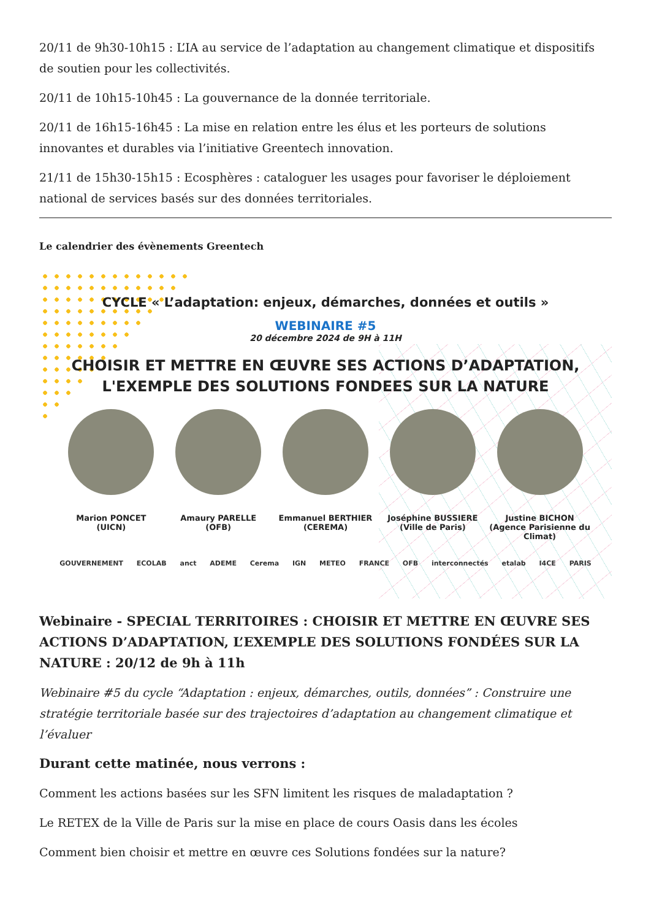20/11 de 9h30-10h15 : L’IA au service de l’adaptation au changement climatique et dispositifs de soutien pour les collectivités.
20/11 de 10h15-10h45 : La gouvernance de la donnée territoriale.
20/11 de 16h15-16h45 : La mise en relation entre les élus et les porteurs de solutions innovantes et durables via l’initiative Greentech innovation.
21/11 de 15h30-15h15 : Ecosphères : cataloguer les usages pour favoriser le déploiement national de services basés sur des données territoriales.
Le calendrier des évènements Greentech
CYCLE « L’adaptation: enjeux, démarches, données et outils »
WEBINAIRE #5
20 décembre 2024 de 9H à 11H
CHOISIR ET METTRE EN ŒUVRE SES ACTIONS D’ADAPTATION,
L'EXEMPLE DES SOLUTIONS FONDEES SUR LA NATURE
Marion PONCET
(UICN)
Amaury PARELLE
(OFB)
Emmanuel BERTHIER
(CEREMA)
Joséphine BUSSIERE
(Ville de Paris)
Justine BICHON
(Agence Parisienne du Climat)
GOUVERNEMENT ECOLAB anct ADEME Cerema IGN METEO FRANCE OFB interconnectés etalab I4CE PARIS
Webinaire - SPECIAL TERRITOIRES : CHOISIR ET METTRE EN ŒUVRE SES ACTIONS D’ADAPTATION, L’EXEMPLE DES SOLUTIONS FONDÉES SUR LA NATURE : 20/12 de 9h à 11h
Webinaire #5 du cycle “Adaptation : enjeux, démarches, outils, données” : Construire une stratégie territoriale basée sur des trajectoires d’adaptation au changement climatique et l’évaluer
Durant cette matinée, nous verrons :
Comment les actions basées sur les SFN limitent les risques de maladaptation ?
Le RETEX de la Ville de Paris sur la mise en place de cours Oasis dans les écoles
Comment bien choisir et mettre en œuvre ces Solutions fondées sur la nature?